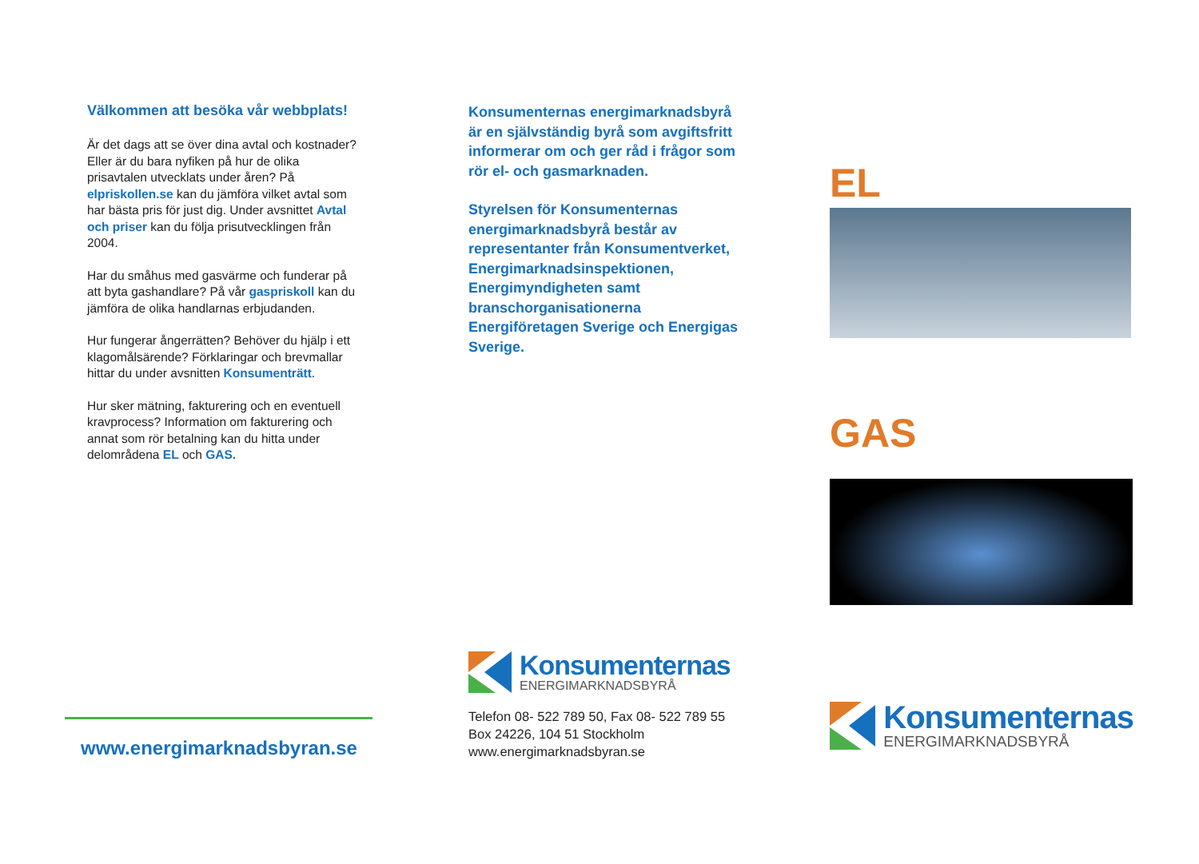Välkommen att besöka vår webbplats!
Är det dags att se över dina avtal och kostnader? Eller är du bara nyfiken på hur de olika prisavtalen utvecklats under åren? På elpriskollen.se kan du jämföra vilket avtal som har bästa pris för just dig. Under avsnittet Avtal och priser kan du följa prisutvecklingen från 2004.
Har du småhus med gasvärme och funderar på att byta gashandlare? På vår gaspriskoll kan du jämföra de olika handlarnas erbjudanden.
Hur fungerar ångerrätten? Behöver du hjälp i ett klagomålsärende? Förklaringar och brevmallar hittar du under avsnitten Konsumenträtt.
Hur sker mätning, fakturering och en eventuell kravprocess? Information om fakturering och annat som rör betalning kan du hitta under delområdena EL och GAS.
www.energimarknadsbyran.se
Konsumenternas energimarknadsbyrå är en självständig byrå som avgiftsfritt informerar om och ger råd i frågor som rör el- och gasmarknaden.
Styrelsen för Konsumenternas energimarknadsbyrå består av representanter från Konsumentverket, Energimarknadsinspektionen, Energimyndigheten samt branschorganisationerna Energiföretagen Sverige och Energigas Sverige.
Konsumenternas
ENERGIMARKNADSBYRÅ
Telefon 08- 522 789 50, Fax 08- 522 789 55
Box 24226, 104 51 Stockholm
www.energimarknadsbyran.se
EL
GAS
Konsumenternas
ENERGIMARKNADSBYRÅ